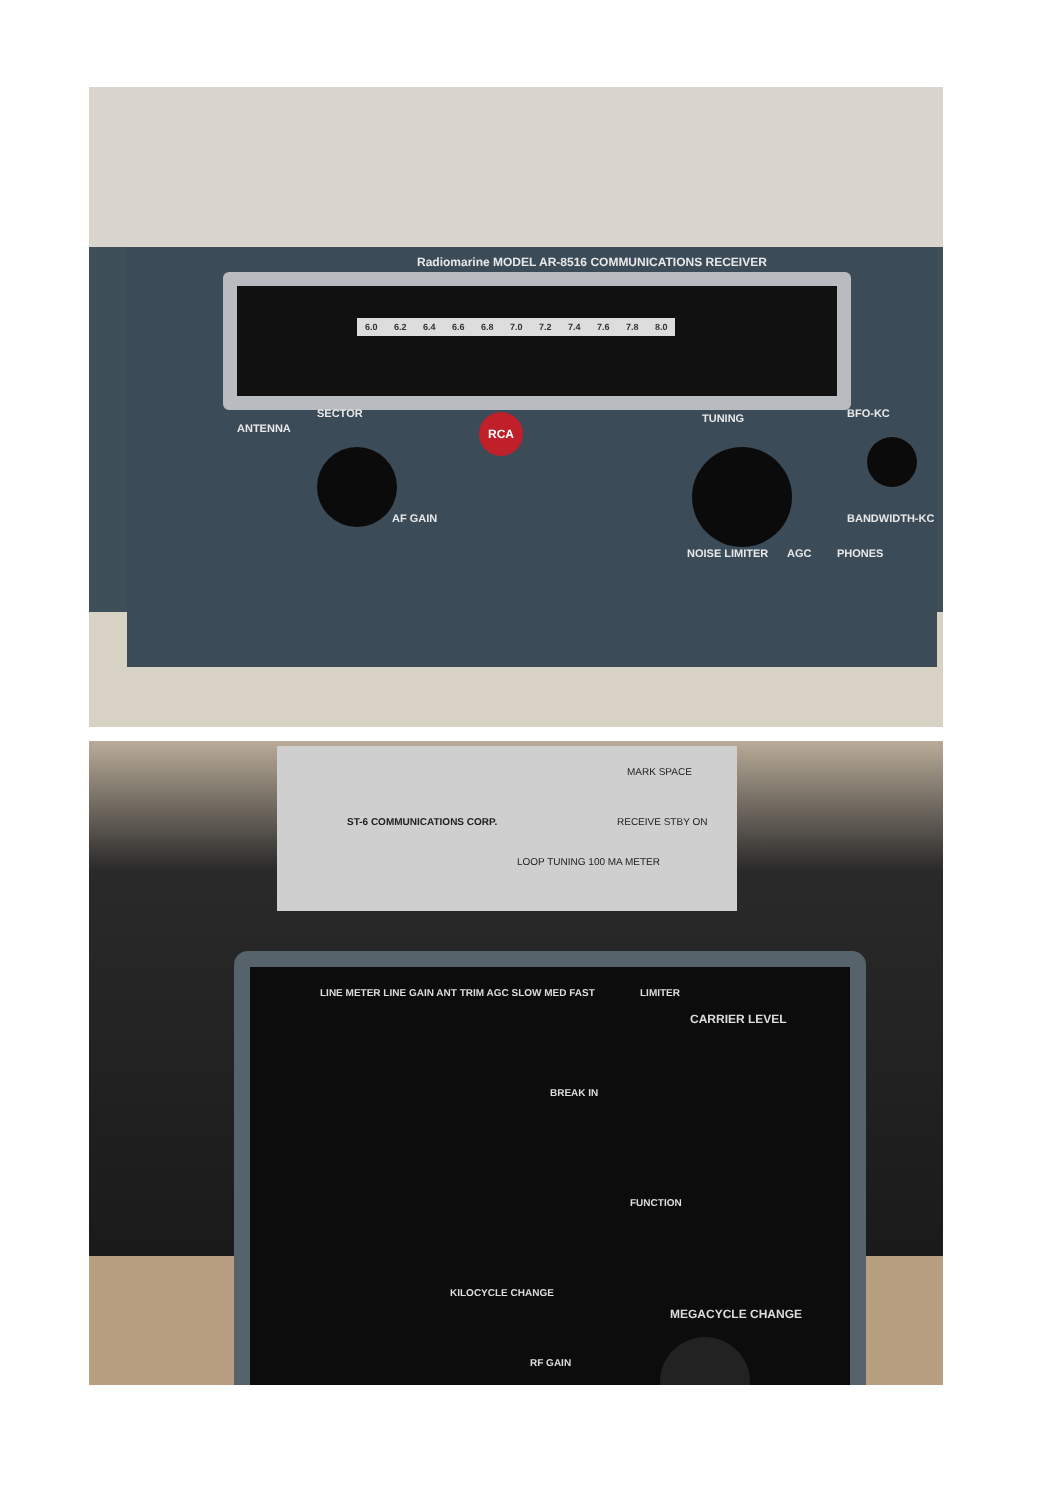Radiomarine MODEL AR-8516 COMMUNICATIONS RECEIVER
6.0 6.2 6.4 6.6 6.8 7.0 7.2 7.4 7.6 7.8 8.0
RCA
SECTOR
ANTENNA
TUNING BFO-KC
NOISE LIMITER AGC PHONES
BANDWIDTH-KC
AF GAIN
ST-6 COMMUNICATIONS CORP.
MARK SPACE
RECEIVE STBY ON
LOOP TUNING 100 MA METER
LINE METER LINE GAIN ANT TRIM AGC SLOW MED FAST
LIMITER
CARRIER LEVEL
BREAK IN
FUNCTION
KILOCYCLE CHANGE
MEGACYCLE CHANGE
RF GAIN